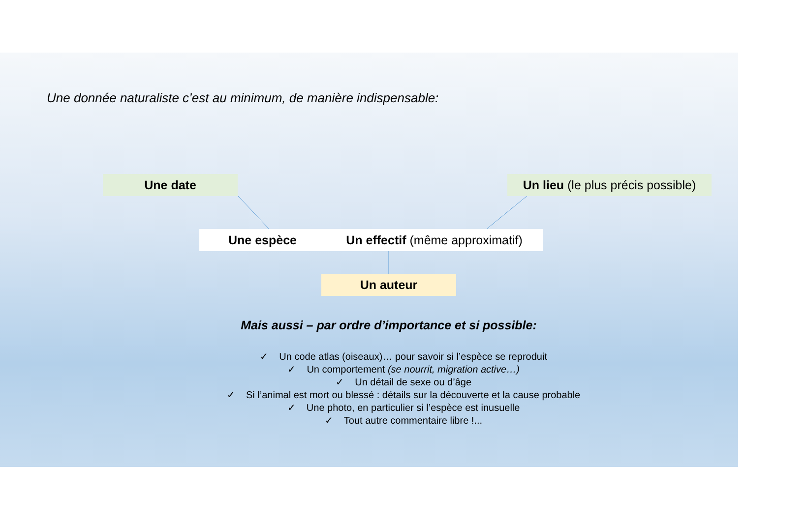Une donnée naturaliste c’est au minimum, de manière indispensable:
Une date
Un lieu (le plus précis possible)
Une espèce
Un effectif (même approximatif)
Un auteur
Mais aussi – par ordre d’importance et si possible:
✓ Un code atlas (oiseaux)… pour savoir si l’espèce se reproduit
✓ Un comportement (se nourrit, migration active…)
✓ Un détail de sexe ou d’âge
✓ Si l’animal est mort ou blessé : détails sur la découverte et la cause probable
✓ Une photo, en particulier si l’espèce est inusuelle
✓ Tout autre commentaire libre !...